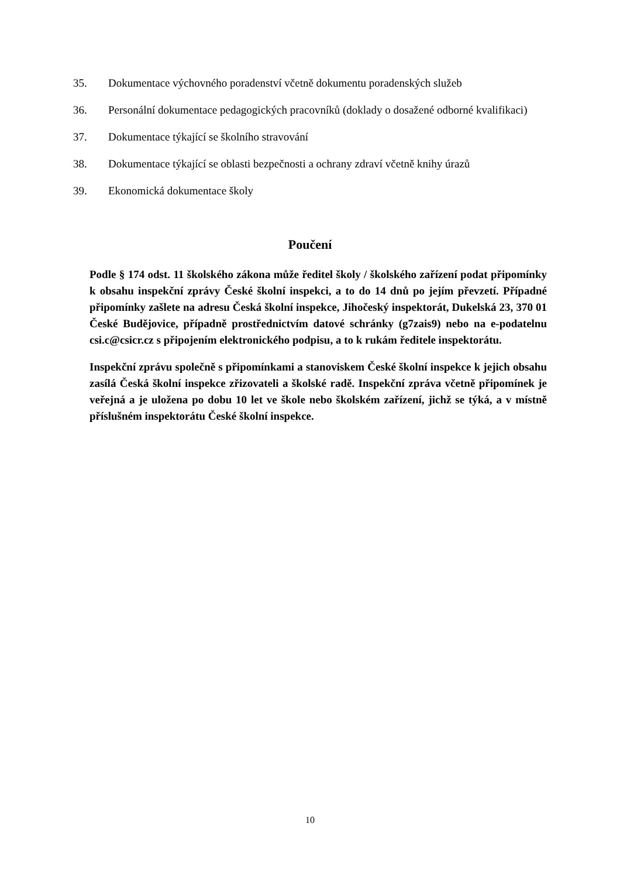35. Dokumentace výchovného poradenství včetně dokumentu poradenských služeb
36. Personální dokumentace pedagogických pracovníků (doklady o dosažené odborné kvalifikaci)
37. Dokumentace týkající se školního stravování
38. Dokumentace týkající se oblasti bezpečnosti a ochrany zdraví včetně knihy úrazů
39. Ekonomická dokumentace školy
Poučení
Podle § 174 odst. 11 školského zákona může ředitel školy / školského zařízení podat připomínky k obsahu inspekční zprávy České školní inspekci, a to do 14 dnů po jejím převzetí. Případné připomínky zašlete na adresu Česká školní inspekce, Jihočeský inspektorát, Dukelská 23, 370 01 České Budějovice, případně prostřednictvím datové schránky (g7zais9) nebo na e-podatelnu csi.c@csicr.cz s připojením elektronického podpisu, a to k rukám ředitele inspektorátu.
Inspekční zprávu společně s připomínkami a stanoviskem České školní inspekce k jejich obsahu zasílá Česká školní inspekce zřizovateli a školské radě. Inspekční zpráva včetně připomínek je veřejná a je uložena po dobu 10 let ve škole nebo školském zařízení, jichž se týká, a v místně příslušném inspektorátu České školní inspekce.
10